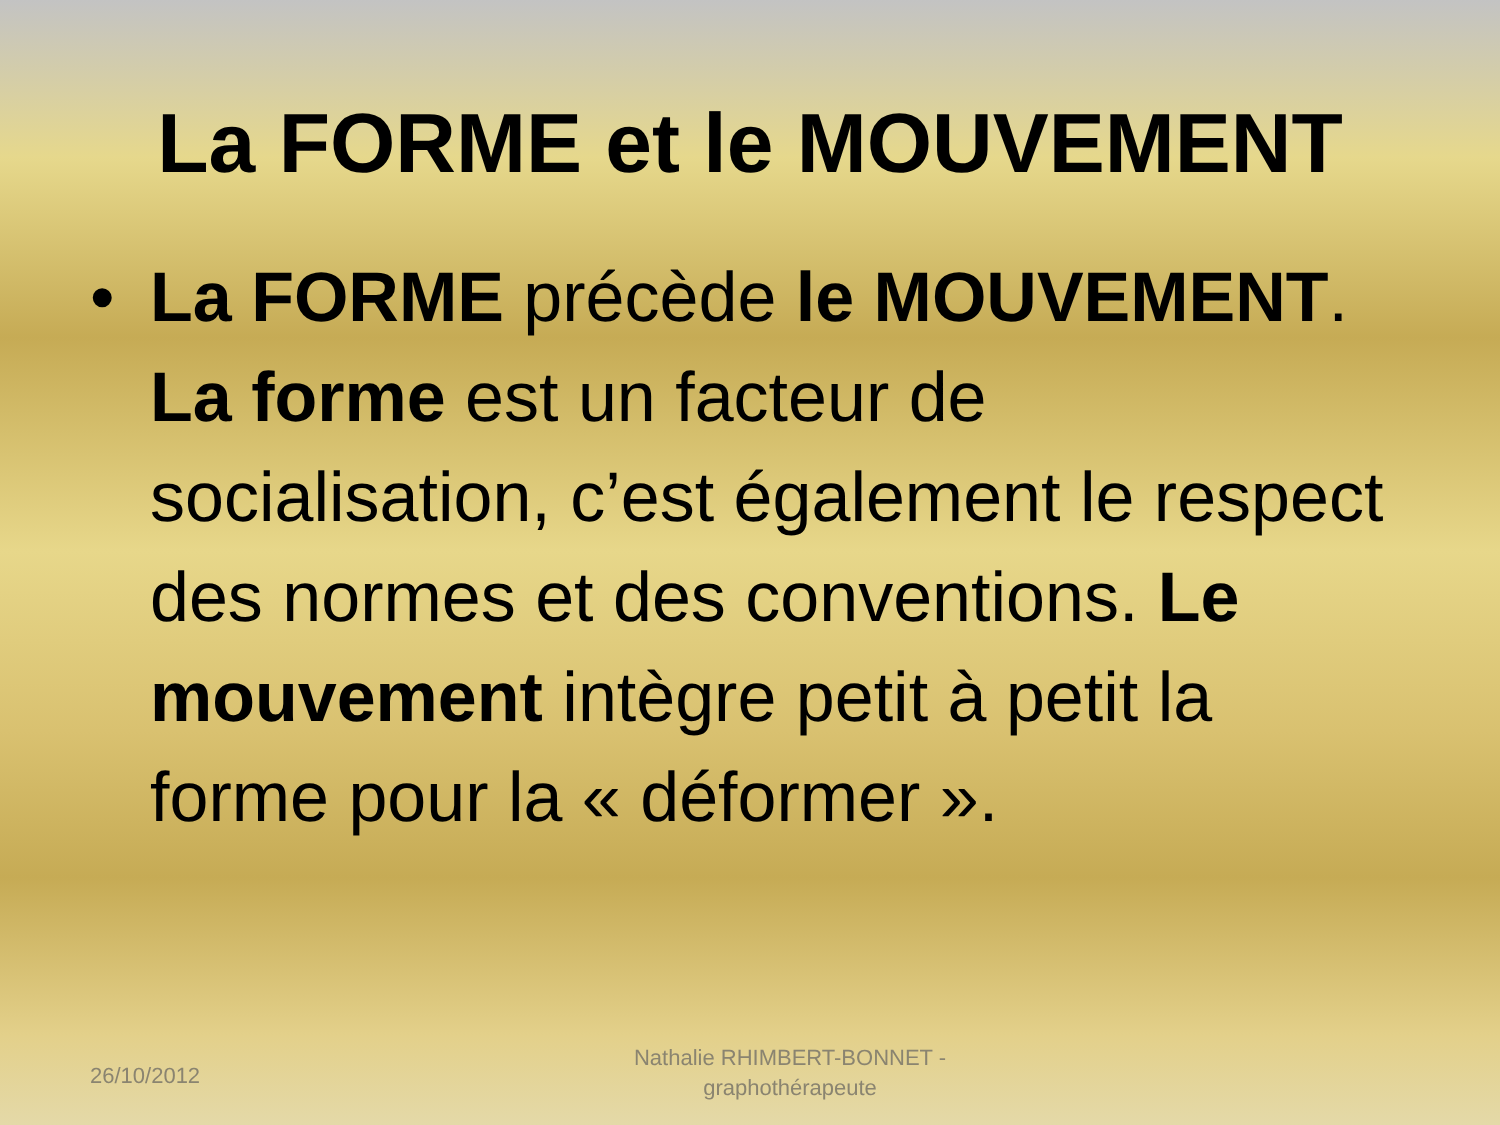La FORME et le MOUVEMENT
• La FORME précède le MOUVEMENT. La forme est un facteur de socialisation, c’est également le respect des normes et des conventions. Le mouvement intègre petit à petit la forme pour la « déformer ».
26/10/2012
Nathalie RHIMBERT-BONNET - graphothérapeute